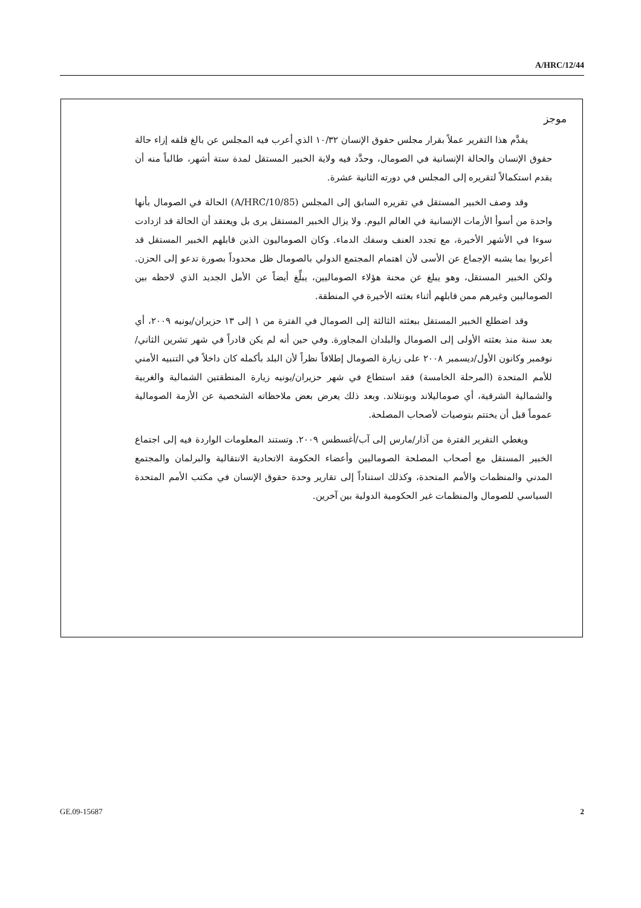A/HRC/12/44
موجز
يقدَّم هذا التقرير عملاً بقرار مجلس حقوق الإنسان ١٠/٣٢ الذي أعرب فيه المجلس عن بالغ قلقه إزاء حالة حقوق الإنسان والحالة الإنسانية في الصومال، وحدَّد فيه ولاية الخبير المستقل لمدة ستة أشهر، طالباً منه أن يقدم استكمالاً لتقريره إلى المجلس في دورته الثانية عشرة.
وقد وصف الخبير المستقل في تقريره السابق إلى المجلس (A/HRC/10/85) الحالة في الصومال بأنها واحدة من أسوأ الأزمات الإنسانية في العالم اليوم. ولا يزال الخبير المستقل يرى بل ويعتقد أن الحالة قد ازدادت سوءا في الأشهر الأخيرة، مع تجدد العنف وسفك الدماء. وكان الصوماليون الذين قابلهم الخبير المستقل قد أعربوا بما يشبه الإجماع عن الأسى لأن اهتمام المجتمع الدولي بالصومال ظل محدوداً بصورة تدعو إلى الحزن. ولكن الخبير المستقل، وهو يبلغ عن محنة هؤلاء الصوماليين، يبلِّغ أيضاً عن الأمل الجديد الذي لاحظه بين الصوماليين وغيرهم ممن قابلهم أثناء بعثته الأخيرة في المنطقة.
وقد اضطلع الخبير المستقل ببعثته الثالثة إلى الصومال في الفترة من ١ إلى ١٣ حزيران/يونيه ٢٠٠٩، أي بعد سنة منذ بعثته الأولى إلى الصومال والبلدان المجاورة. وفي حين أنه لم يكن قادراً في شهر تشرين الثاني/نوفمبر وكانون الأول/ديسمبر ٢٠٠٨ على زيارة الصومال إطلاقاً نظراً لأن البلد بأكمله كان داخلاً في التنبيه الأمني للأمم المتحدة (المرحلة الخامسة) فقد استطاع في شهر حزيران/يونيه زيارة المنطقتين الشمالية والغربية والشمالية الشرقية، أي صوماليلاند وبونتلاند. وبعد ذلك يعرض بعض ملاحظاته الشخصية عن الأزمة الصومالية عموماً قبل أن يختتم بتوصيات لأصحاب المصلحة.
ويغطي التقرير الفترة من آذار/مارس إلى آب/أغسطس ٢٠٠٩. وتستند المعلومات الواردة فيه إلى اجتماع الخبير المستقل مع أصحاب المصلحة الصوماليين وأعضاء الحكومة الاتحادية الانتقالية والبرلمان والمجتمع المدني والمنظمات والأمم المتحدة، وكذلك استناداً إلى تقارير وحدة حقوق الإنسان في مكتب الأمم المتحدة السياسي للصومال والمنظمات غير الحكومية الدولية بين آخرين.
GE.09-15687 2